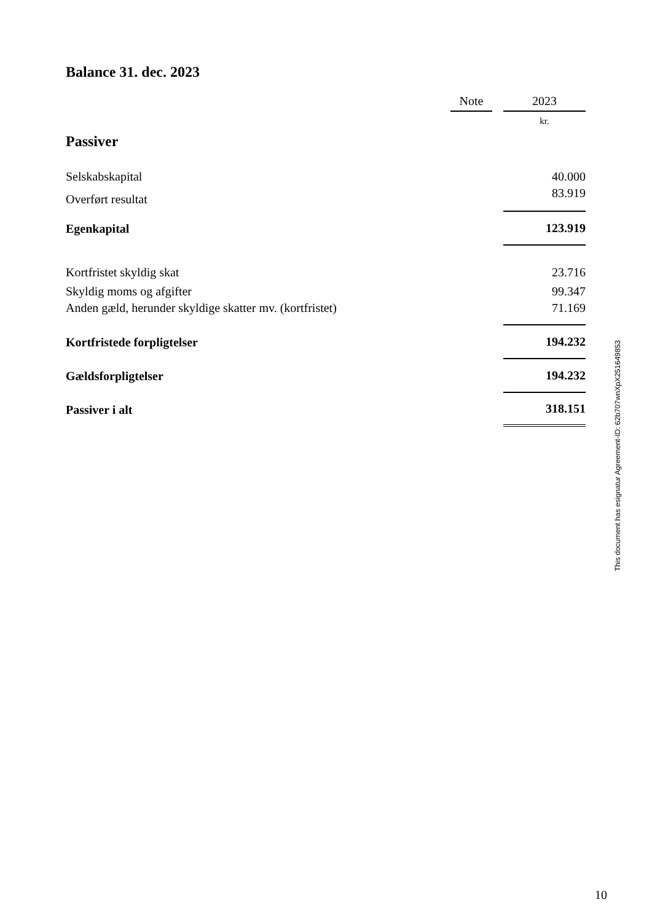Balance 31. dec. 2023
| | Note | | 2023 |
| --- | --- | --- | --- |
| Passiver | | | kr. |
| Selskabskapital | | | 40.000 |
| Overført resultat | | | 83.919 |
| Egenkapital | | | 123.919 |
| Kortfristet skyldig skat | | | 23.716 |
| Skyldig moms og afgifter | | | 99.347 |
| Anden gæld, herunder skyldige skatter mv. (kortfristet) | | | 71.169 |
| Kortfristede forpligtelser | | | 194.232 |
| Gældsforpligtelser | | | 194.232 |
| Passiver i alt | | | 318.151 |
This document has esignatur Agreement-ID: 62b707wnXpX251649853
10